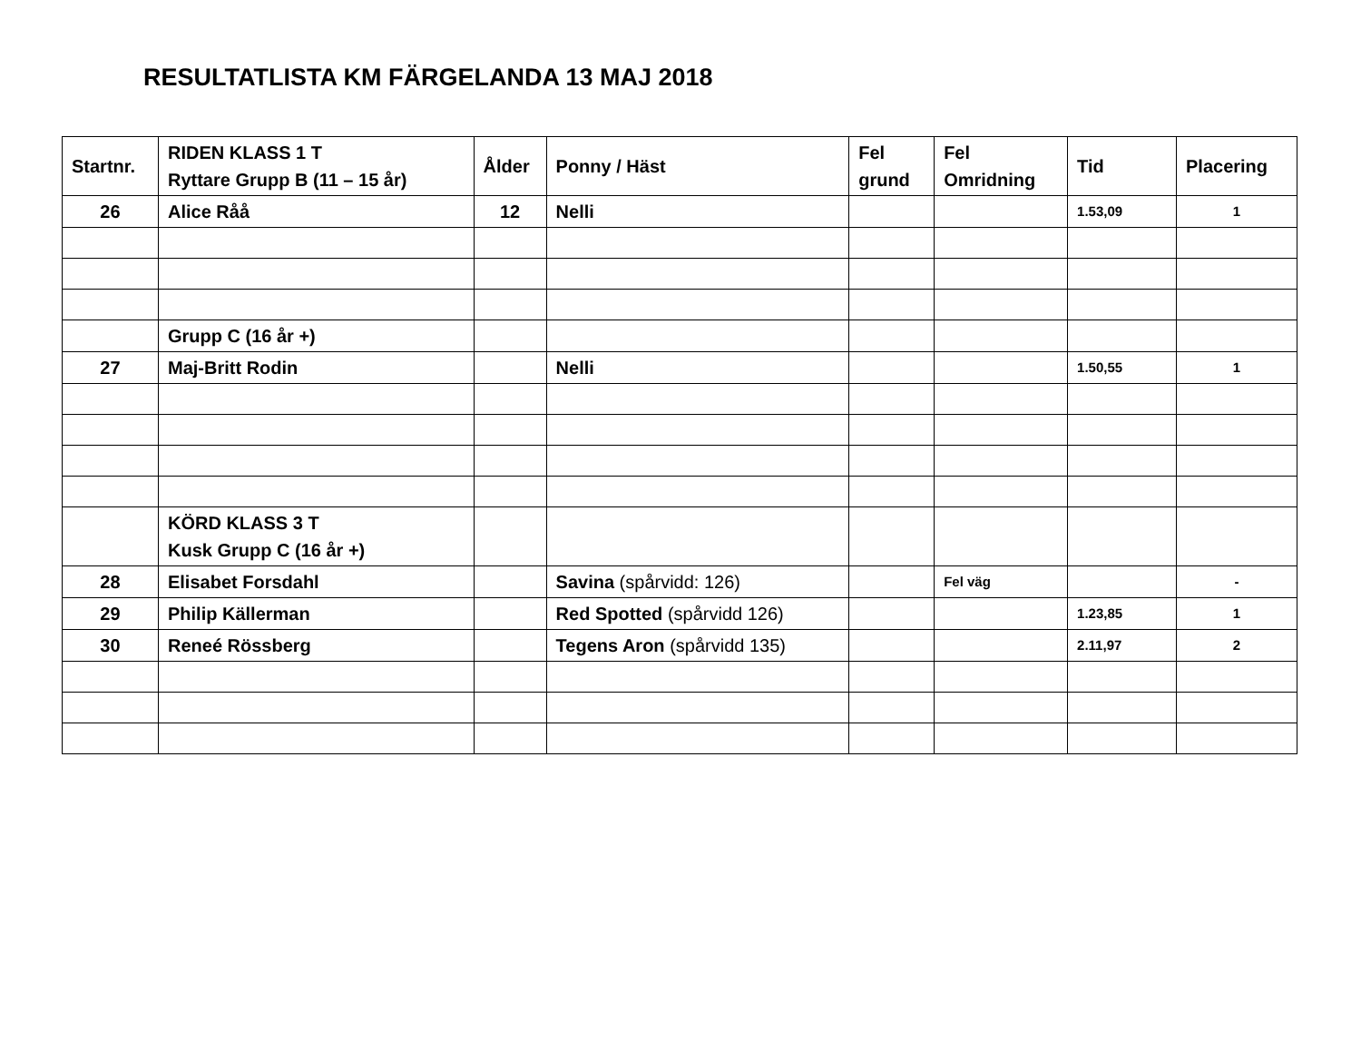RESULTATLISTA KM FÄRGELANDA 13 MAJ 2018
| Startnr. | RIDEN KLASS 1 T Ryttare Grupp B (11 – 15 år) | Ålder | Ponny / Häst | Fel grund | Fel Omridning | Tid | Placering |
| --- | --- | --- | --- | --- | --- | --- | --- |
| 26 | Alice Råå | 12 | Nelli | | | 1.53,09 | 1 |
| | Grupp C (16 år +) | | | | | | |
| 27 | Maj-Britt Rodin | | Nelli | | | 1.50,55 | 1 |
| | KÖRD KLASS 3 T Kusk Grupp C (16 år +) | | | | | | |
| 28 | Elisabet Forsdahl | | Savina (spårvidd: 126) | | Fel väg | | - |
| 29 | Philip Källerman | | Red Spotted (spårvidd 126) | | | 1.23,85 | 1 |
| 30 | Reneé Rössberg | | Tegens Aron (spårvidd 135) | | | 2.11,97 | 2 |